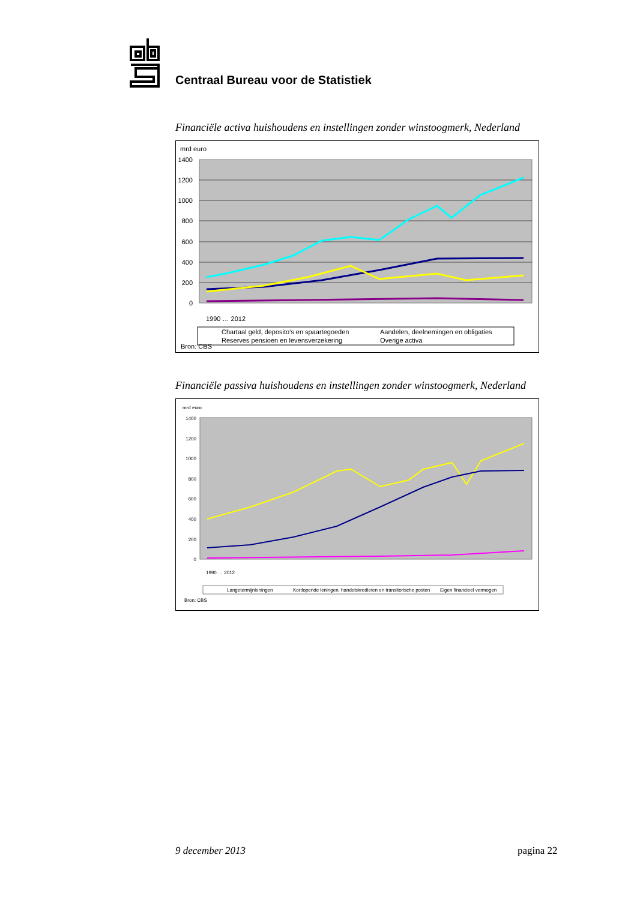Centraal Bureau voor de Statistiek
Financiële activa huishoudens en instellingen zonder winstoogmerk, Nederland
mrd euro
1400
1200
1000
800
600
400
200
0
Bron: CBS
Chartaal geld, deposito's en spaartegoeden
Aandelen, deelnemingen en obligaties
Reserves pensioen en levensverzekering
Overige activa
1990 … 2012
Financiële passiva huishoudens en instellingen zonder winstoogmerk, Nederland
mrd euro
1400
1200
1000
800
600
400
200
0
1990 … 2012
Langetermijnleningen
Kortlopende leningen, handelskredieten en transitorische posten
Eigen financieel vermogen
Bron: CBS
9 december 2013 pagina 22